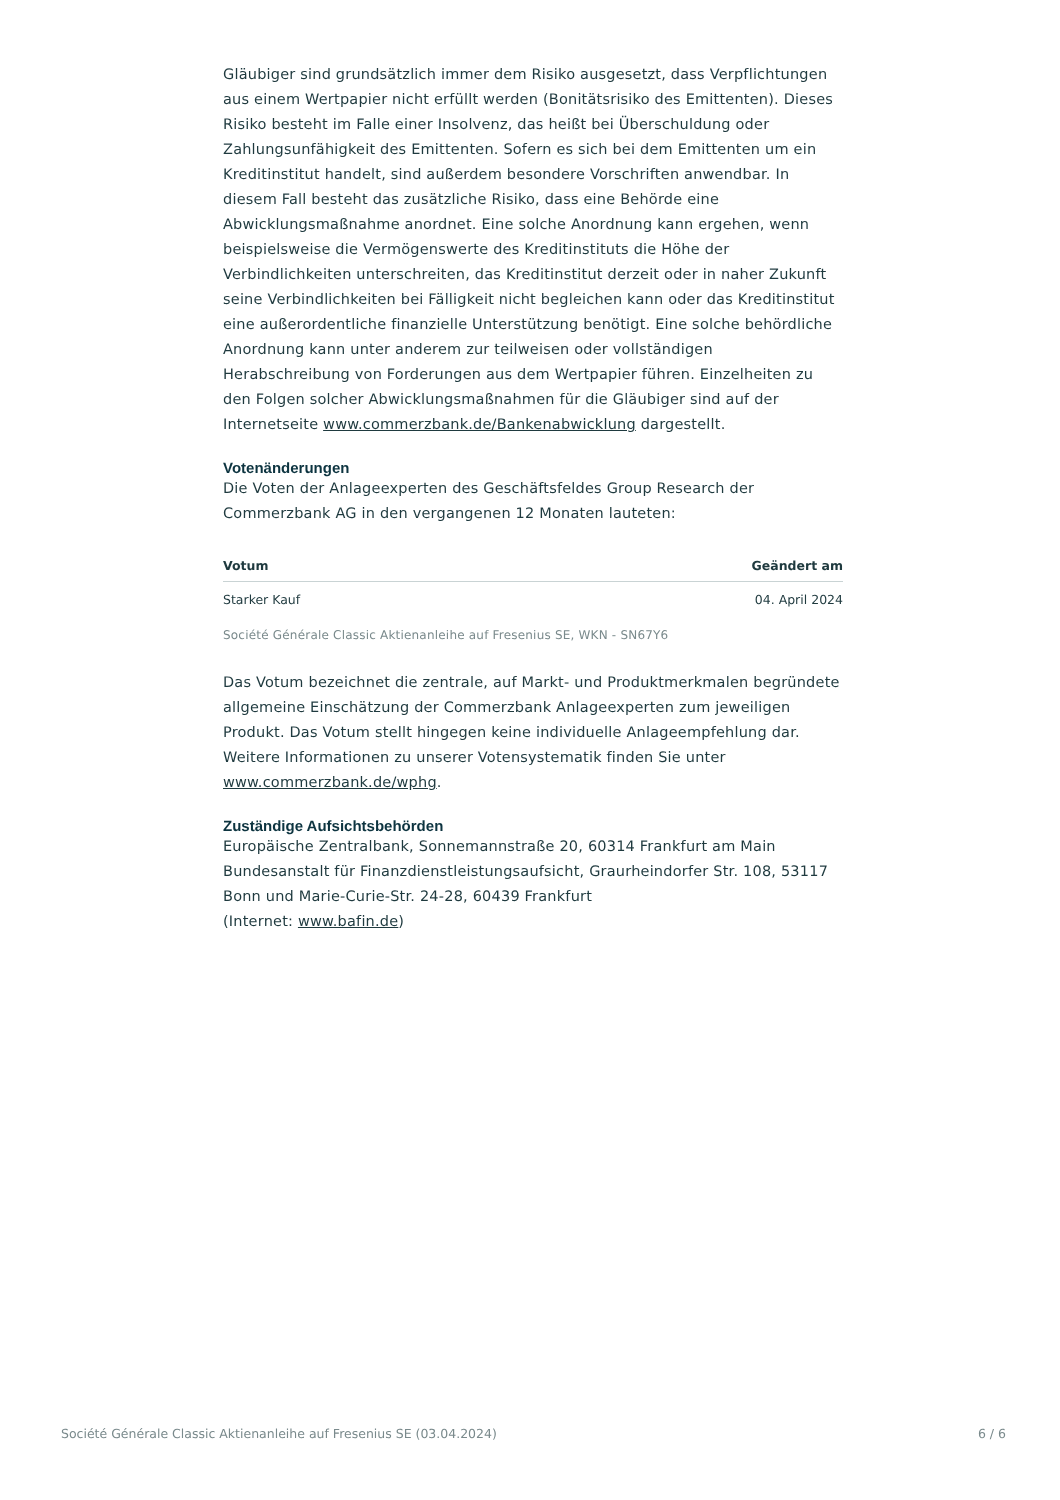Gläubiger sind grundsätzlich immer dem Risiko ausgesetzt, dass Verpflichtungen aus einem Wertpapier nicht erfüllt werden (Bonitätsrisiko des Emittenten). Dieses Risiko besteht im Falle einer Insolvenz, das heißt bei Überschuldung oder Zahlungsunfähigkeit des Emittenten. Sofern es sich bei dem Emittenten um ein Kreditinstitut handelt, sind außerdem besondere Vorschriften anwendbar. In diesem Fall besteht das zusätzliche Risiko, dass eine Behörde eine Abwicklungsmaßnahme anordnet. Eine solche Anordnung kann ergehen, wenn beispielsweise die Vermögenswerte des Kreditinstituts die Höhe der Verbindlichkeiten unterschreiten, das Kreditinstitut derzeit oder in naher Zukunft seine Verbindlichkeiten bei Fälligkeit nicht begleichen kann oder das Kreditinstitut eine außerordentliche finanzielle Unterstützung benötigt. Eine solche behördliche Anordnung kann unter anderem zur teilweisen oder vollständigen Herabschreibung von Forderungen aus dem Wertpapier führen. Einzelheiten zu den Folgen solcher Abwicklungsmaßnahmen für die Gläubiger sind auf der Internetseite www.commerzbank.de/Bankenabwicklung dargestellt.
Votenänderungen
Die Voten der Anlageexperten des Geschäftsfeldes Group Research der Commerzbank AG in den vergangenen 12 Monaten lauteten:
| Votum | Geändert am |
| --- | --- |
| Starker Kauf | 04. April 2024 |
Société Générale Classic Aktienanleihe auf Fresenius SE, WKN - SN67Y6
Das Votum bezeichnet die zentrale, auf Markt- und Produktmerkmalen begründete allgemeine Einschätzung der Commerzbank Anlageexperten zum jeweiligen Produkt. Das Votum stellt hingegen keine individuelle Anlageempfehlung dar. Weitere Informationen zu unserer Votensystematik finden Sie unter www.commerzbank.de/wphg.
Zuständige Aufsichtsbehörden
Europäische Zentralbank, Sonnemannstraße 20, 60314 Frankfurt am Main
Bundesanstalt für Finanzdienstleistungsaufsicht, Graurheindorfer Str. 108, 53117 Bonn und Marie-Curie-Str. 24-28, 60439 Frankfurt
(Internet: www.bafin.de)
Société Générale Classic Aktienanleihe auf Fresenius SE (03.04.2024) 6 / 6